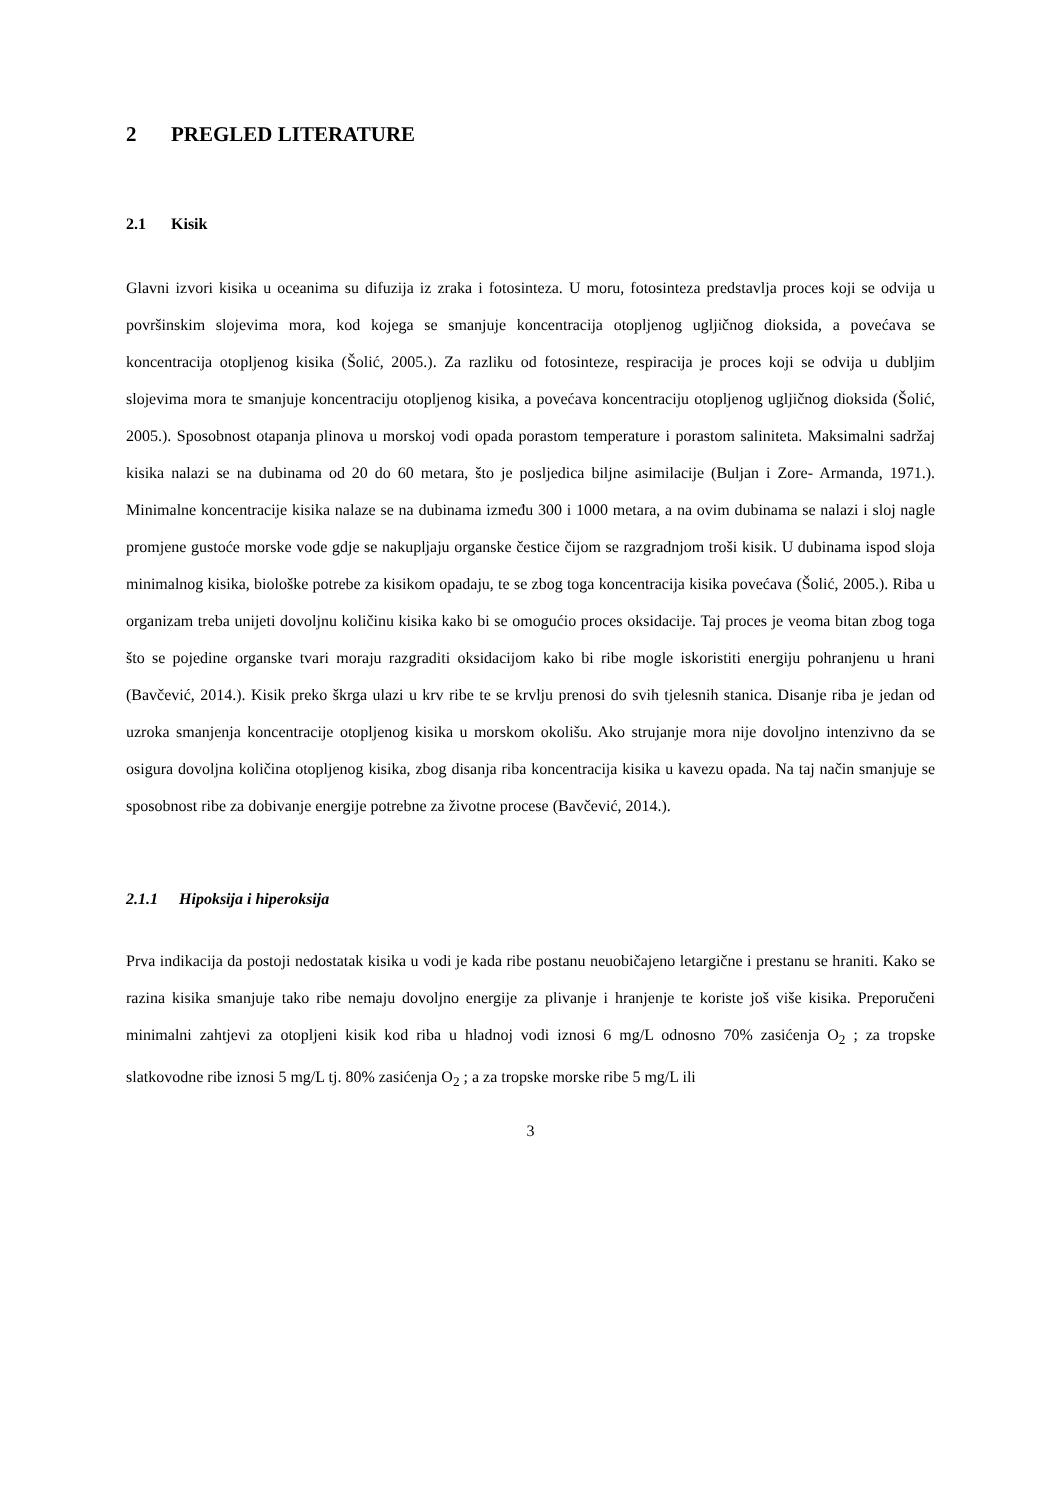2 PREGLED LITERATURE
2.1 Kisik
Glavni izvori kisika u oceanima su difuzija iz zraka i fotosinteza. U moru, fotosinteza predstavlja proces koji se odvija u površinskim slojevima mora, kod kojega se smanjuje koncentracija otopljenog ugljičnog dioksida, a povećava se koncentracija otopljenog kisika (Šolić, 2005.). Za razliku od fotosinteze, respiracija je proces koji se odvija u dubljim slojevima mora te smanjuje koncentraciju otopljenog kisika, a povećava koncentraciju otopljenog ugljičnog dioksida (Šolić, 2005.). Sposobnost otapanja plinova u morskoj vodi opada porastom temperature i porastom saliniteta. Maksimalni sadržaj kisika nalazi se na dubinama od 20 do 60 metara, što je posljedica biljne asimilacije (Buljan i Zore- Armanda, 1971.). Minimalne koncentracije kisika nalaze se na dubinama između 300 i 1000 metara, a na ovim dubinama se nalazi i sloj nagle promjene gustoće morske vode gdje se nakupljaju organske čestice čijom se razgradnjom troši kisik. U dubinama ispod sloja minimalnog kisika, biološke potrebe za kisikom opadaju, te se zbog toga koncentracija kisika povećava (Šolić, 2005.). Riba u organizam treba unijeti dovoljnu količinu kisika kako bi se omogućio proces oksidacije. Taj proces je veoma bitan zbog toga što se pojedine organske tvari moraju razgraditi oksidacijom kako bi ribe mogle iskoristiti energiju pohranjenu u hrani (Bavčević, 2014.). Kisik preko škrga ulazi u krv ribe te se krvlju prenosi do svih tjelesnih stanica. Disanje riba je jedan od uzroka smanjenja koncentracije otopljenog kisika u morskom okolišu. Ako strujanje mora nije dovoljno intenzivno da se osigura dovoljna količina otopljenog kisika, zbog disanja riba koncentracija kisika u kavezu opada. Na taj način smanjuje se sposobnost ribe za dobivanje energije potrebne za životne procese (Bavčević, 2014.).
2.1.1 Hipoksija i hiperoksija
Prva indikacija da postoji nedostatak kisika u vodi je kada ribe postanu neuobičajeno letargične i prestanu se hraniti. Kako se razina kisika smanjuje tako ribe nemaju dovoljno energije za plivanje i hranjenje te koriste još više kisika. Preporučeni minimalni zahtjevi za otopljeni kisik kod riba u hladnoj vodi iznosi 6 mg/L odnosno 70% zasićenja O<sub>2</sub> ; za tropske slatkovodne ribe iznosi 5 mg/L tj. 80% zasićenja O<sub>2</sub> ; a za tropske morske ribe 5 mg/L ili
3